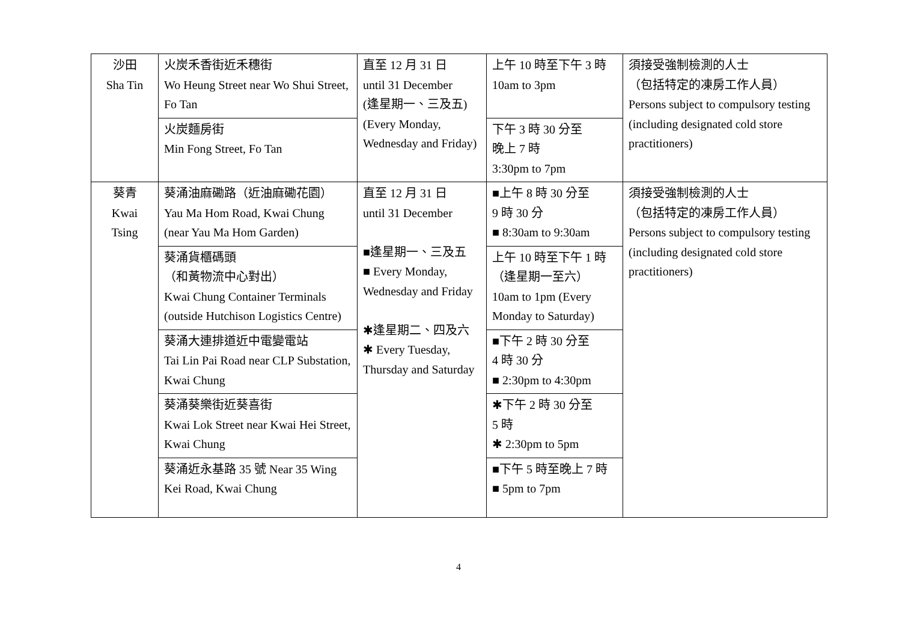| 沙田 Sha Tin | 火炭禾香街近禾穗街 Wo Heung Street near Wo Shui Street, Fo Tan | 直至 12 月 31 日 until 31 December (逢星期一、三及五) (Every Monday, Wednesday and Friday) | 上午 10 時至下午 3 時 10am to 3pm | 須接受強制檢測的人士 （包括特定的凍房工作人員） Persons subject to compulsory testing (including designated cold store practitioners) |
| | 火炭麵房街 Min Fong Street, Fo Tan | | 下午 3 時 30 分至 晚上 7 時 3:30pm to 7pm | |
| 葵青 Kwai Tsing | 葵涌油麻磡路（近油麻磡花園） Yau Ma Hom Road, Kwai Chung (near Yau Ma Hom Garden) | 直至 12 月 31 日 until 31 December ■逢星期一、三及五 ■ Every Monday, Wednesday and Friday ✱逢星期二、四及六 ✱ Every Tuesday, Thursday and Saturday | ■上午 8 時 30 分至 9 時 30 分 ■ 8:30am to 9:30am | 須接受強制檢測的人士 （包括特定的凍房工作人員） Persons subject to compulsory testing (including designated cold store practitioners) |
| | 葵涌貨櫃碼頭 （和黃物流中心對出） Kwai Chung Container Terminals (outside Hutchison Logistics Centre) | | 上午 10 時至下午 1 時 （逢星期一至六） 10am to 1pm (Every Monday to Saturday) | |
| | 葵涌大連排道近中電變電站 Tai Lin Pai Road near CLP Substation, Kwai Chung | | ■下午 2 時 30 分至 4 時 30 分 ■ 2:30pm to 4:30pm | |
| | 葵涌葵樂街近葵喜街 Kwai Lok Street near Kwai Hei Street, Kwai Chung | | ✱下午 2 時 30 分至 5 時 ✱ 2:30pm to 5pm | |
| | 葵涌近永基路 35 號 Near 35 Wing Kei Road, Kwai Chung | | ■下午 5 時至晚上 7 時 ■ 5pm to 7pm | |
4